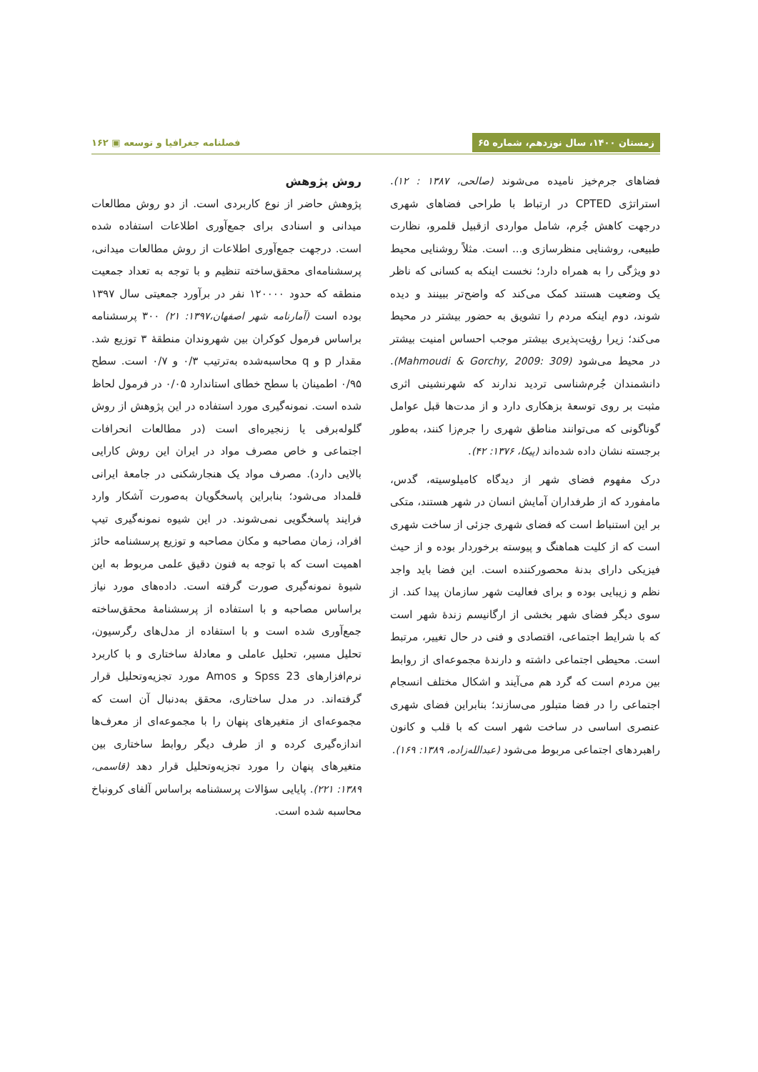زمستان ۱۴۰۰، سال نوزدهم، شماره ۶۵
فصلنامه جغرافیا و توسعه ▣ ۱۶۲
فضاهای جرم‌خیز نامیده می‌شوند (صالحی، ۱۳۸۷ : ۱۲). استراتژی CPTED در ارتباط با طراحی فضاهای شهری درجهت کاهش جُرم، شامل مواردی ازقبیل قلمرو، نظارت طبیعی، روشنایی منظرسازی و... است. مثلاً روشنایی محیط دو ویژگی را به همراه دارد؛ نخست اینکه به کسانی که ناظر یک وضعیت هستند کمک می‌کند که واضح‌تر ببینند و دیده شوند، دوم اینکه مردم را تشویق به حضور بیشتر در محیط می‌کند؛ زیرا رؤیت‌پذیری بیشتر موجب احساس امنیت بیشتر در محیط می‌شود (Mahmoudi & Gorchy, 2009: 309). دانشمندان جُرم‌شناسی تردید ندارند که شهرنشینی اثری مثبت بر روی توسعهٔ بزهکاری دارد و از مدت‌ها قبل عوامل گوناگونی که می‌توانند مناطق شهری را جرم‌زا کنند، به‌طور برجسته نشان داده شده‌اند (پیکا، ۱۳۷۶: ۴۲).
درک مفهوم فضای شهر از دیدگاه کامیلوسیته، گدس، مامفورد که از طرفداران آمایش انسان در شهر هستند، متکی بر این استنباط است که فضای شهری جزئی از ساخت شهری است که از کلیت هماهنگ و پیوسته برخوردار بوده و از حیث فیزیکی دارای بدنهٔ محصورکننده است. این فضا باید واجد نظم و زیبایی بوده و برای فعالیت شهر سازمان پیدا کند. از سوی دیگر فضای شهر بخشی از ارگانیسم زندهٔ شهر است که با شرایط اجتماعی، اقتصادی و فنی در حال تغییر، مرتبط است. محیطی اجتماعی داشته و دارندهٔ مجموعه‌ای از روابط بین مردم است که گرد هم می‌آیند و اشکال مختلف انسجام اجتماعی را در فضا متبلور می‌سازند؛ بنابراین فضای شهری عنصری اساسی در ساخت شهر است که با قلب و کانون راهبردهای اجتماعی مربوط می‌شود (عبدالله‌زاده، ۱۳۸۹: ۱۶۹).
روش پژوهش
پژوهش حاضر از نوع کاربردی است. از دو روش مطالعات میدانی و اسنادی برای جمع‌آوری اطلاعات استفاده شده است. درجهت جمع‌آوری اطلاعات از روش مطالعات میدانی، پرسشنامه‌ای محقق‌ساخته تنظیم و با توجه به تعداد جمعیت منطقه که حدود ۱۲۰۰۰۰ نفر در برآورد جمعیتی سال ۱۳۹۷ بوده است (آمارنامه شهر اصفهان،۱۳۹۷: ۲۱) ۳۰۰ پرسشنامه براساس فرمول کوکران بین شهروندان منطقهٔ ۳ توزیع شد. مقدار p و q محاسبه‌شده به‌ترتیب ۰/۳ و ۰/۷ است. سطح ۰/۹۵ اطمینان با سطح خطای استاندارد ۰/۰۵ در فرمول لحاظ شده است. نمونه‌گیری مورد استفاده در این پژوهش از روش گلوله‌برفی یا زنجیره‌ای است (در مطالعات انحرافات اجتماعی و خاص مصرف مواد در ایران این روش کارایی بالایی دارد). مصرف مواد یک هنجارشکنی در جامعهٔ ایرانی قلمداد می‌شود؛ بنابراین پاسخگویان به‌صورت آشکار وارد فرایند پاسخگویی نمی‌شوند. در این شیوه نمونه‌گیری تیپ افراد، زمان مصاحبه و مکان مصاحبه و توزیع پرسشنامه حائز اهمیت است که با توجه به فنون دقیق علمی مربوط به این شیوهٔ نمونه‌گیری صورت گرفته است. داده‌های مورد نیاز براساس مصاحبه و با استفاده از پرسشنامهٔ محقق‌ساخته جمع‌آوری شده است و با استفاده از مدل‌های رگرسیون، تحلیل مسیر، تحلیل عاملی و معادلهٔ ساختاری و با کاربرد نرم‌افزارهای Spss 23 و Amos مورد تجزیه‌وتحلیل قرار گرفته‌اند. در مدل ساختاری، محقق به‌دنبال آن است که مجموعه‌ای از متغیرهای پنهان را با مجموعه‌ای از معرف‌ها اندازه‌گیری کرده و از طرف دیگر روابط ساختاری بین متغیرهای پنهان را مورد تجزیه‌وتحلیل قرار دهد (قاسمی، ۱۳۸۹: ۲۲۱). پایایی سؤالات پرسشنامه براساس آلفای کرونباخ محاسبه شده است.